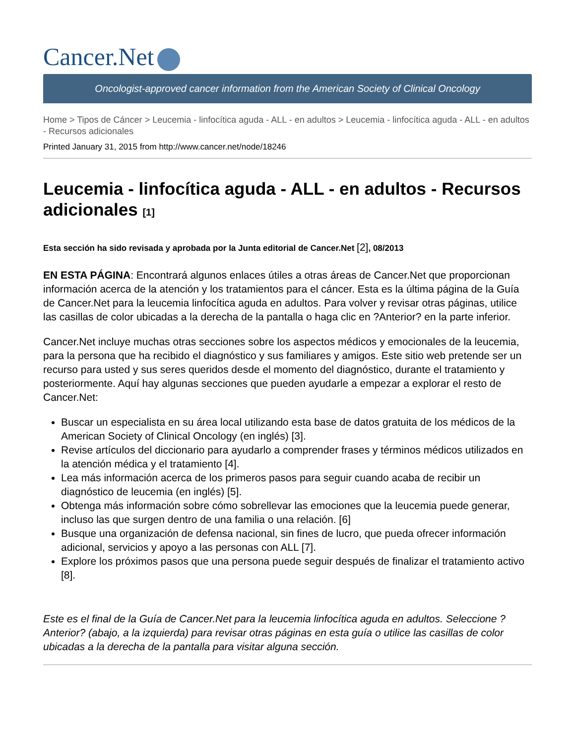Cancer.Net
Oncologist-approved cancer information from the American Society of Clinical Oncology
Home > Tipos de Cáncer > Leucemia - linfocítica aguda - ALL - en adultos > Leucemia - linfocítica aguda - ALL - en adultos - Recursos adicionales
Printed January 31, 2015 from http://www.cancer.net/node/18246
Leucemia - linfocítica aguda - ALL - en adultos - Recursos adicionales [1]
Esta sección ha sido revisada y aprobada por la Junta editorial de Cancer.Net [2], 08/2013
EN ESTA PÁGINA: Encontrará algunos enlaces útiles a otras áreas de Cancer.Net que proporcionan información acerca de la atención y los tratamientos para el cáncer. Esta es la última página de la Guía de Cancer.Net para la leucemia linfocítica aguda en adultos. Para volver y revisar otras páginas, utilice las casillas de color ubicadas a la derecha de la pantalla o haga clic en ?Anterior? en la parte inferior.
Cancer.Net incluye muchas otras secciones sobre los aspectos médicos y emocionales de la leucemia, para la persona que ha recibido el diagnóstico y sus familiares y amigos. Este sitio web pretende ser un recurso para usted y sus seres queridos desde el momento del diagnóstico, durante el tratamiento y posteriormente. Aquí hay algunas secciones que pueden ayudarle a empezar a explorar el resto de Cancer.Net:
Buscar un especialista en su área local utilizando esta base de datos gratuita de los médicos de la American Society of Clinical Oncology (en inglés) [3].
Revise artículos del diccionario para ayudarlo a comprender frases y términos médicos utilizados en la atención médica y el tratamiento [4].
Lea más información acerca de los primeros pasos para seguir cuando acaba de recibir un diagnóstico de leucemia (en inglés) [5].
Obtenga más información sobre cómo sobrellevar las emociones que la leucemia puede generar, incluso las que surgen dentro de una familia o una relación. [6]
Busque una organización de defensa nacional, sin fines de lucro, que pueda ofrecer información adicional, servicios y apoyo a las personas con ALL [7].
Explore los próximos pasos que una persona puede seguir después de finalizar el tratamiento activo [8].
Este es el final de la Guía de Cancer.Net para la leucemia linfocítica aguda en adultos. Seleccione ?Anterior? (abajo, a la izquierda) para revisar otras páginas en esta guía o utilice las casillas de color ubicadas a la derecha de la pantalla para visitar alguna sección.